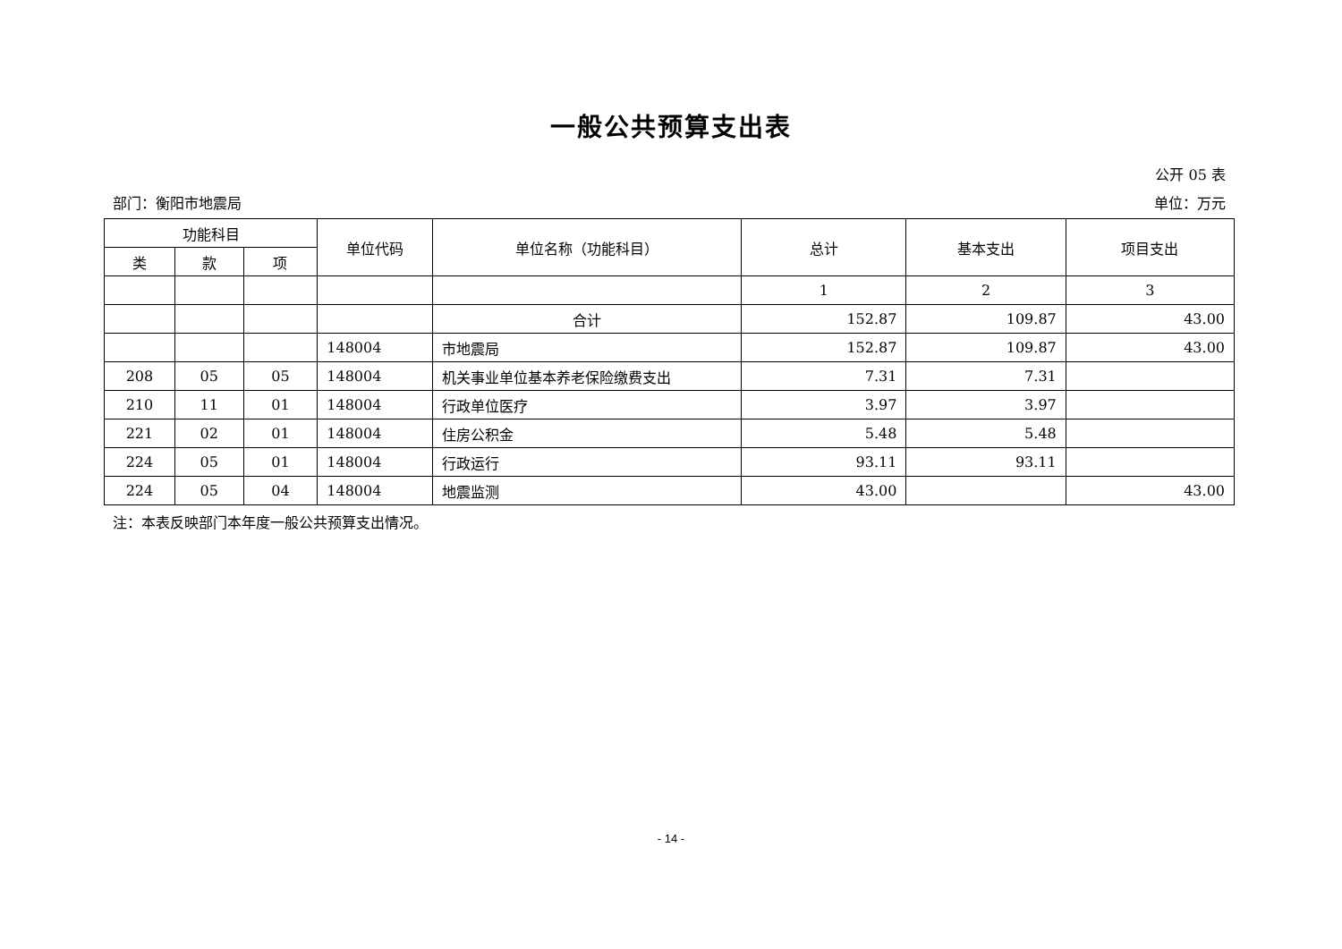一般公共预算支出表
公开 05 表
部门：衡阳市地震局 单位：万元
| 功能科目 | | | 单位代码 | 单位名称（功能科目） | 总计 | 基本支出 | 项目支出 |
| --- | --- | --- | --- | --- | --- | --- | --- |
| 类 | 款 | 项 | | | | | |
| | | | | | 1 | 2 | 3 |
| | | | | 合计 | 152.87 | 109.87 | 43.00 |
| | | | 148004 | 市地震局 | 152.87 | 109.87 | 43.00 |
| 208 | 05 | 05 | 148004 | 机关事业单位基本养老保险缴费支出 | 7.31 | 7.31 | |
| 210 | 11 | 01 | 148004 | 行政单位医疗 | 3.97 | 3.97 | |
| 221 | 02 | 01 | 148004 | 住房公积金 | 5.48 | 5.48 | |
| 224 | 05 | 01 | 148004 | 行政运行 | 93.11 | 93.11 | |
| 224 | 05 | 04 | 148004 | 地震监测 | 43.00 | | 43.00 |
注：本表反映部门本年度一般公共预算支出情况。
- 14 -